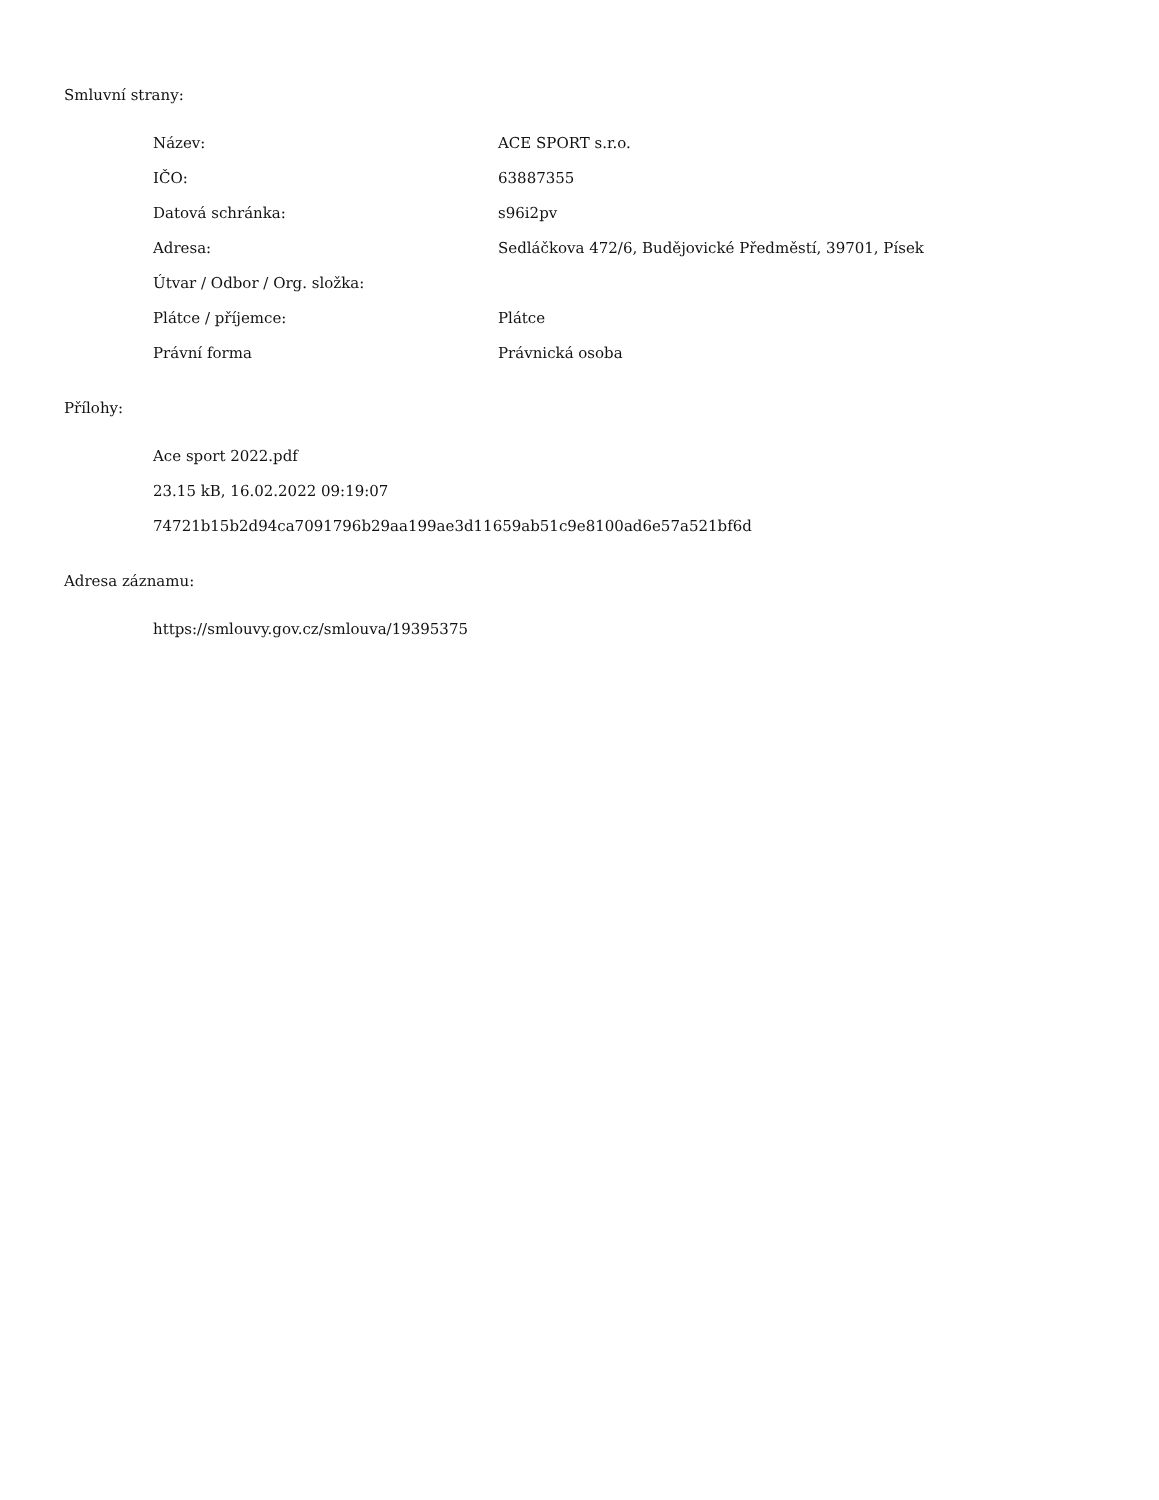Smluvní strany:
| Název: | ACE SPORT s.r.o. |
| IČO: | 63887355 |
| Datová schránka: | s96i2pv |
| Adresa: | Sedláčkova 472/6, Budějovické Předměstí, 39701, Písek |
| Útvar / Odbor / Org. složka: | |
| Plátce / příjemce: | Plátce |
| Právní forma | Právnická osoba |
Přílohy:
Ace sport 2022.pdf
23.15 kB, 16.02.2022 09:19:07
74721b15b2d94ca7091796b29aa199ae3d11659ab51c9e8100ad6e57a521bf6d
Adresa záznamu:
https://smlouvy.gov.cz/smlouva/19395375